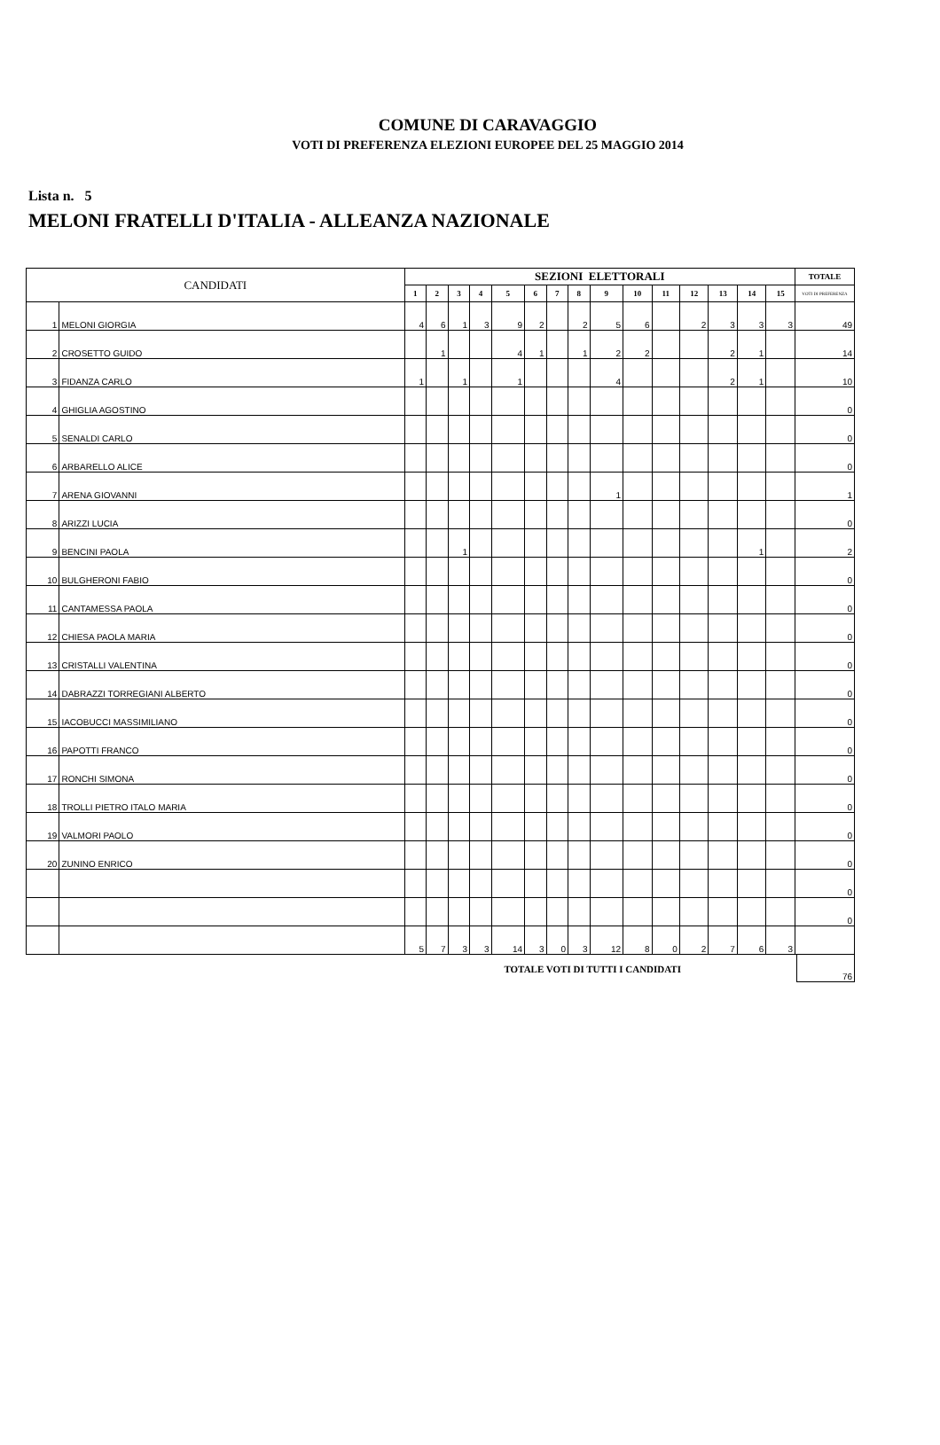COMUNE DI CARAVAGGIO
VOTI DI PREFERENZA ELEZIONI EUROPEE DEL 25 MAGGIO 2014
Lista n. 5
MELONI FRATELLI D'ITALIA - ALLEANZA NAZIONALE
| CANDIDATI | | SEZIONI ELETTORALI | | | | | | | | | | | | | | | TOTALE |
| --- | --- | --- | --- | --- | --- | --- | --- | --- | --- | --- | --- | --- | --- | --- | --- | --- | --- |
| | | 1 | 2 | 3 | 4 | 5 | 6 | 7 | 8 | 9 | 10 | 11 | 12 | 13 | 14 | 15 | VOTI DI PREFERENZA |
| 1 | MELONI GIORGIA | 4 | 6 | 1 | 3 | 9 | 2 | | 2 | 5 | 6 | | 2 | 3 | 3 | 3 | 49 |
| 2 | CROSETTO GUIDO | | 1 | | | 4 | 1 | | 1 | 2 | 2 | | | 2 | 1 | | 14 |
| 3 | FIDANZA CARLO | 1 | | 1 | | 1 | | | | 4 | | | | 2 | 1 | | 10 |
| 4 | GHIGLIA AGOSTINO | | | | | | | | | | | | | | | | 0 |
| 5 | SENALDI CARLO | | | | | | | | | | | | | | | | 0 |
| 6 | ARBARELLO ALICE | | | | | | | | | | | | | | | | 0 |
| 7 | ARENA GIOVANNI | | | | | | | | | 1 | | | | | | | 1 |
| 8 | ARIZZI LUCIA | | | | | | | | | | | | | | | | 0 |
| 9 | BENCINI PAOLA | | | 1 | | | | | | | | | | | 1 | | 2 |
| 10 | BULGHERONI FABIO | | | | | | | | | | | | | | | | 0 |
| 11 | CANTAMESSA PAOLA | | | | | | | | | | | | | | | | 0 |
| 12 | CHIESA PAOLA MARIA | | | | | | | | | | | | | | | | 0 |
| 13 | CRISTALLI VALENTINA | | | | | | | | | | | | | | | | 0 |
| 14 | DABRAZZI TORREGIANI ALBERTO | | | | | | | | | | | | | | | | 0 |
| 15 | IACOBUCCI MASSIMILIANO | | | | | | | | | | | | | | | | 0 |
| 16 | PAPOTTI FRANCO | | | | | | | | | | | | | | | | 0 |
| 17 | RONCHI SIMONA | | | | | | | | | | | | | | | | 0 |
| 18 | TROLLI PIETRO ITALO MARIA | | | | | | | | | | | | | | | | 0 |
| 19 | VALMORI PAOLO | | | | | | | | | | | | | | | | 0 |
| 20 | ZUNINO ENRICO | | | | | | | | | | | | | | | | 0 |
| | | | | | | | | | | | | | | | | | 0 |
| | | | | | | | | | | | | | | | | | 0 |
| | | 5 | 7 | 3 | 3 | 14 | 3 | 0 | 3 | 12 | 8 | 0 | 2 | 7 | 6 | 3 | |
TOTALE VOTI DI TUTTI I CANDIDATI
76